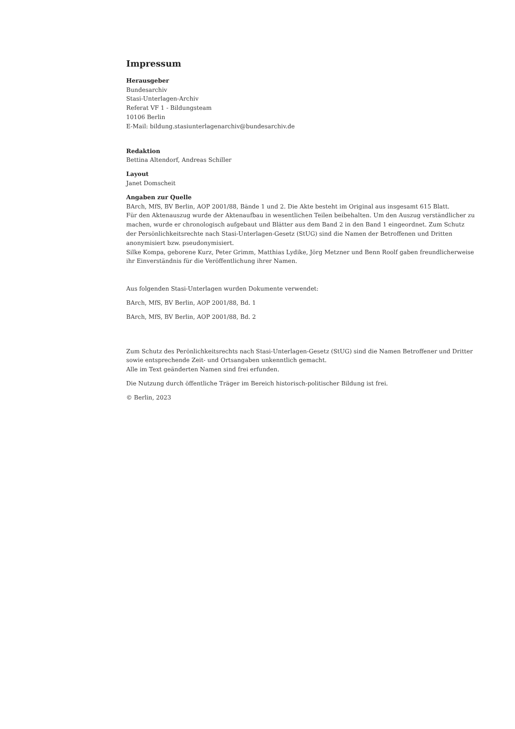Impressum
Herausgeber
Bundesarchiv
Stasi-Unterlagen-Archiv
Referat VF 1 - Bildungsteam
10106 Berlin
E-Mail: bildung.stasiunterlagenarchiv@bundesarchiv.de
Redaktion
Bettina Altendorf, Andreas Schiller
Layout
Janet Domscheit
Angaben zur Quelle
BArch, MfS, BV Berlin, AOP 2001/88, Bände 1 und 2. Die Akte besteht im Original aus insgesamt 615 Blatt.
Für den Aktenauszug wurde der Aktenaufbau in wesentlichen Teilen beibehalten. Um den Auszug verständlicher zu machen, wurde er chronologisch aufgebaut und Blätter aus dem Band 2 in den Band 1 eingeordnet. Zum Schutz der Persönlichkeitsrechte nach Stasi-Unterlagen-Gesetz (StUG) sind die Namen der Betroffenen und Dritten anonymisiert bzw. pseudonymisiert.
Silke Kompa, geborene Kurz, Peter Grimm, Matthias Lydike, Jörg Metzner und Benn Roolf gaben freundlicherweise ihr Einverständnis für die Veröffentlichung ihrer Namen.
Aus folgenden Stasi-Unterlagen wurden Dokumente verwendet:
BArch, MfS, BV Berlin, AOP 2001/88, Bd. 1
BArch, MfS, BV Berlin, AOP 2001/88, Bd. 2
Zum Schutz des Perönlichkeitsrechts nach Stasi-Unterlagen-Gesetz (StUG) sind die Namen Betroffener und Dritter sowie entsprechende Zeit- und Ortsangaben unkenntlich gemacht.
Alle im Text geänderten Namen sind frei erfunden.
Die Nutzung durch öffentliche Träger im Bereich historisch-politischer Bildung ist frei.
© Berlin, 2023